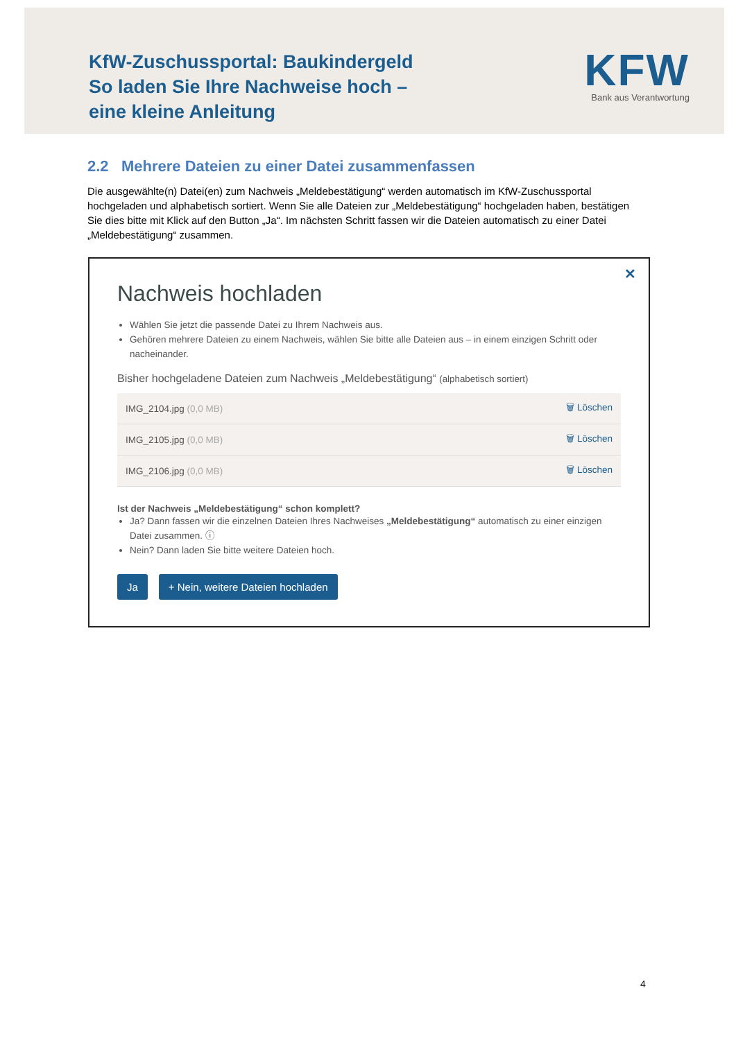KfW-Zuschussportal: Baukindergeld
So laden Sie Ihre Nachweise hoch –
eine kleine Anleitung
KFW
Bank aus Verantwortung
2.2 Mehrere Dateien zu einer Datei zusammenfassen
Die ausgewählte(n) Datei(en) zum Nachweis „Meldebestätigung“ werden automatisch im KfW-Zuschussportal hochgeladen und alphabetisch sortiert. Wenn Sie alle Dateien zur „Meldebestätigung“ hochgeladen haben, bestätigen Sie dies bitte mit Klick auf den Button „Ja“. Im nächsten Schritt fassen wir die Dateien automatisch zu einer Datei „Meldebestätigung“ zusammen.
✕
Nachweis hochladen
Wählen Sie jetzt die passende Datei zu Ihrem Nachweis aus.
Gehören mehrere Dateien zu einem Nachweis, wählen Sie bitte alle Dateien aus – in einem einzigen Schritt oder nacheinander.
Bisher hochgeladene Dateien zum Nachweis „Meldebestätigung“ (alphabetisch sortiert)
IMG_2104.jpg (0,0 MB) 🗑 Löschen
IMG_2105.jpg (0,0 MB) 🗑 Löschen
IMG_2106.jpg (0,0 MB) 🗑 Löschen
Ist der Nachweis „Meldebestätigung“ schon komplett?
Ja? Dann fassen wir die einzelnen Dateien Ihres Nachweises „Meldebestätigung“ automatisch zu einer einzigen Datei zusammen. ⓘ
Nein? Dann laden Sie bitte weitere Dateien hoch.
Ja + Nein, weitere Dateien hochladen
4